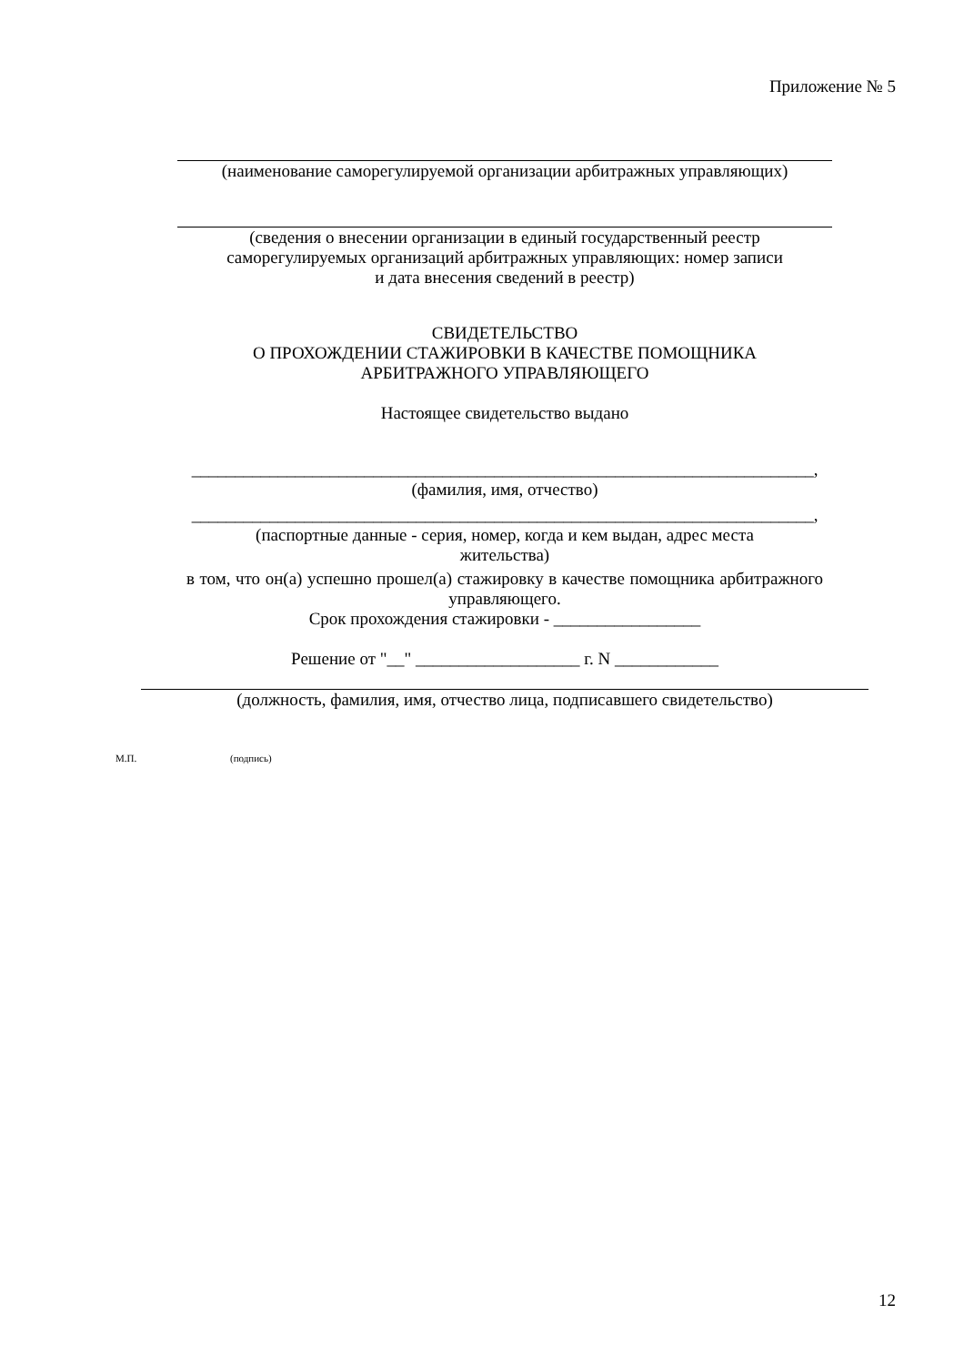Приложение № 5
(наименование саморегулируемой организации арбитражных управляющих)
(сведения о внесении организации в единый государственный реестр
саморегулируемых организаций арбитражных управляющих: номер записи
и дата внесения сведений в реестр)
СВИДЕТЕЛЬСТВО
О ПРОХОЖДЕНИИ СТАЖИРОВКИ В КАЧЕСТВЕ ПОМОЩНИКА
АРБИТРАЖНОГО УПРАВЛЯЮЩЕГО
Настоящее свидетельство выдано
________________________________________________________________________,
(фамилия, имя, отчество)
________________________________________________________________________,
(паспортные данные - серия, номер, когда и кем выдан, адрес места
жительства)
в том, что он(а) успешно прошел(а) стажировку в качестве помощника арбитражного управляющего.
Срок прохождения стажировки - _________________
Решение от "__" ___________________ г. N ____________
(должность, фамилия, имя, отчество лица, подписавшего свидетельство)
М.П. (подпись)
12